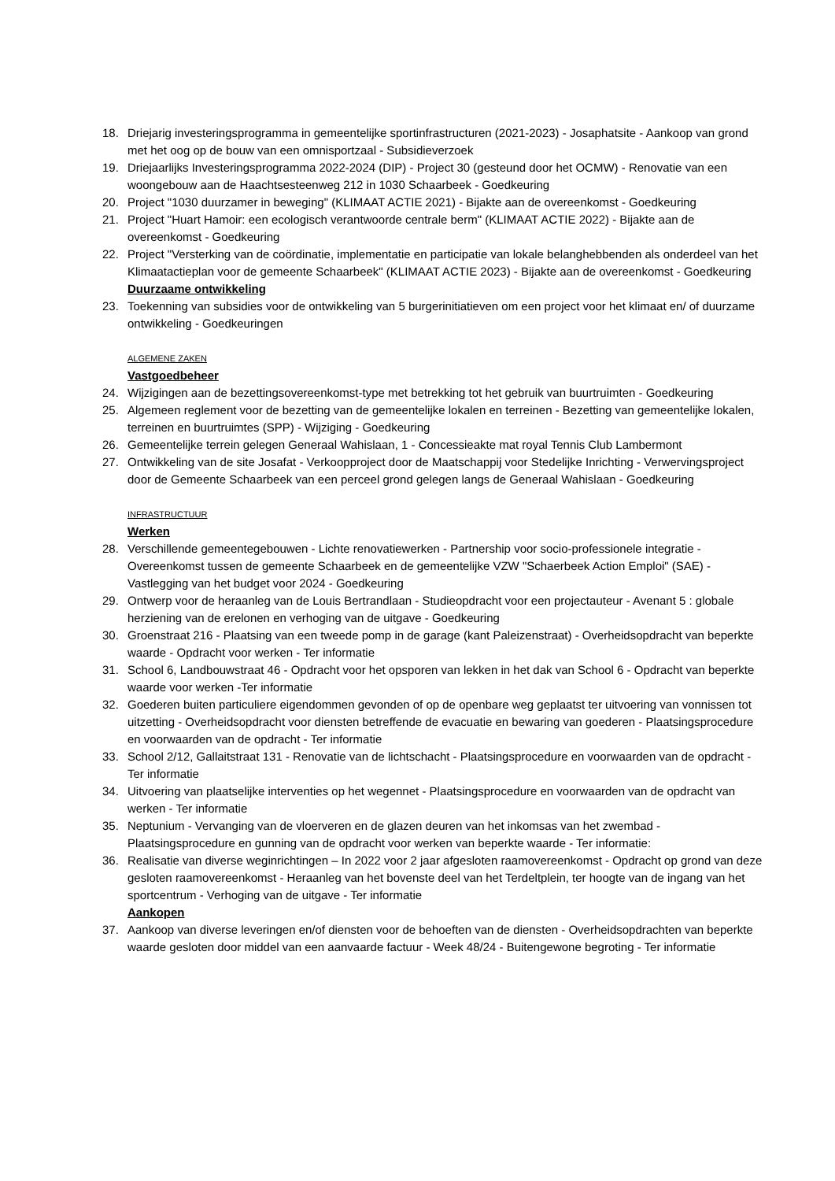18. Driejarig investeringsprogramma in gemeentelijke sportinfrastructuren (2021-2023) - Josaphatsite - Aankoop van grond met het oog op de bouw van een omnisportzaal - Subsidieverzoek
19. Driejaarlijks Investeringsprogramma 2022-2024 (DIP) - Project 30 (gesteund door het OCMW) - Renovatie van een woongebouw aan de Haachtsesteenweg 212 in 1030 Schaarbeek - Goedkeuring
20. Project "1030 duurzamer in beweging" (KLIMAAT ACTIE 2021) - Bijakte aan de overeenkomst - Goedkeuring
21. Project "Huart Hamoir: een ecologisch verantwoorde centrale berm" (KLIMAAT ACTIE 2022) - Bijakte aan de overeenkomst - Goedkeuring
22. Project "Versterking van de coördinatie, implementatie en participatie van lokale belanghebbenden als onderdeel van het Klimaatactieplan voor de gemeente Schaarbeek" (KLIMAAT ACTIE 2023) - Bijakte aan de overeenkomst - Goedkeuring
Duurzaame ontwikkeling
23. Toekenning van subsidies voor de ontwikkeling van 5 burgerinitiatieven om een project voor het klimaat en/ of duurzame ontwikkeling - Goedkeuringen
ALGEMENE ZAKEN
Vastgoedbeheer
24. Wijzigingen aan de bezettingsovereenkomst-type met betrekking tot het gebruik van buurtruimten - Goedkeuring
25. Algemeen reglement voor de bezetting van de gemeentelijke lokalen en terreinen - Bezetting van gemeentelijke lokalen, terreinen en buurtruimtes (SPP) - Wijziging - Goedkeuring
26. Gemeentelijke terrein gelegen Generaal Wahislaan, 1 - Concessieakte mat royal Tennis Club Lambermont
27. Ontwikkeling van de site Josafat - Verkoopproject door de Maatschappij voor Stedelijke Inrichting - Verwervingsproject door de Gemeente Schaarbeek van een perceel grond gelegen langs de Generaal Wahislaan - Goedkeuring
INFRASTRUCTUUR
Werken
28. Verschillende gemeentegebouwen - Lichte renovatiewerken - Partnership voor socio-professionele integratie - Overeenkomst tussen de gemeente Schaarbeek en de gemeentelijke VZW "Schaerbeek Action Emploi" (SAE) - Vastlegging van het budget voor 2024 - Goedkeuring
29. Ontwerp voor de heraanleg van de Louis Bertrandlaan - Studieopdracht voor een projectauteur - Avenant 5 : globale herziening van de erelonen en verhoging van de uitgave - Goedkeuring
30. Groenstraat 216 - Plaatsing van een tweede pomp in de garage (kant Paleizenstraat) - Overheidsopdracht van beperkte waarde - Opdracht voor werken - Ter informatie
31. School 6, Landbouwstraat 46 - Opdracht voor het opsporen van lekken in het dak van School 6 - Opdracht van beperkte waarde voor werken -Ter informatie
32. Goederen buiten particuliere eigendommen gevonden of op de openbare weg geplaatst ter uitvoering van vonnissen tot uitzetting - Overheidsopdracht voor diensten betreffende de evacuatie en bewaring van goederen - Plaatsingsprocedure en voorwaarden van de opdracht - Ter informatie
33. School 2/12, Gallaitstraat 131 - Renovatie van de lichtschacht - Plaatsingsprocedure en voorwaarden van de opdracht - Ter informatie
34. Uitvoering van plaatselijke interventies op het wegennet - Plaatsingsprocedure en voorwaarden van de opdracht van werken - Ter informatie
35. Neptunium - Vervanging van de vloerveren en de glazen deuren van het inkomsas van het zwembad - Plaatsingsprocedure en gunning van de opdracht voor werken van beperkte waarde - Ter informatie:
36. Realisatie van diverse weginrichtingen – In 2022 voor 2 jaar afgesloten raamovereenkomst - Opdracht op grond van deze gesloten raamovereenkomst - Heraanleg van het bovenste deel van het Terdeltplein, ter hoogte van de ingang van het sportcentrum - Verhoging van de uitgave - Ter informatie
Aankopen
37. Aankoop van diverse leveringen en/of diensten voor de behoeften van de diensten - Overheidsopdrachten van beperkte waarde gesloten door middel van een aanvaarde factuur - Week 48/24 - Buitengewone begroting - Ter informatie